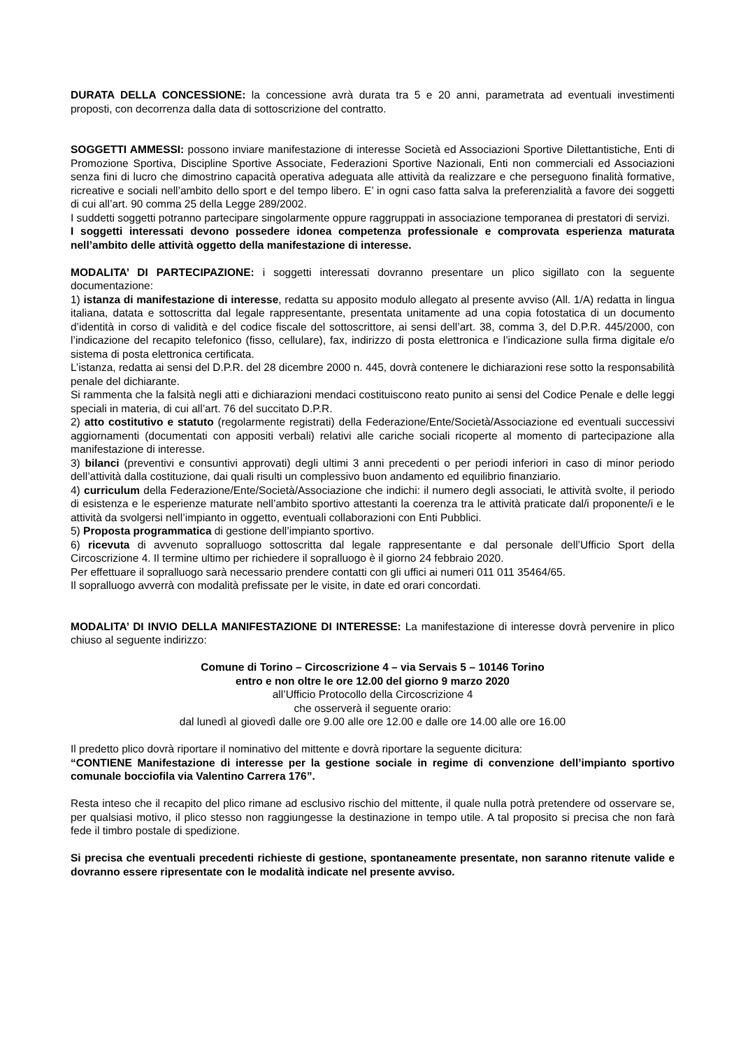DURATA DELLA CONCESSIONE: la concessione avrà durata tra 5 e 20 anni, parametrata ad eventuali investimenti proposti, con decorrenza dalla data di sottoscrizione del contratto.
SOGGETTI AMMESSI: possono inviare manifestazione di interesse Società ed Associazioni Sportive Dilettantistiche, Enti di Promozione Sportiva, Discipline Sportive Associate, Federazioni Sportive Nazionali, Enti non commerciali ed Associazioni senza fini di lucro che dimostrino capacità operativa adeguata alle attività da realizzare e che perseguono finalità formative, ricreative e sociali nell’ambito dello sport e del tempo libero. E’ in ogni caso fatta salva la preferenzialità a favore dei soggetti di cui all’art. 90 comma 25 della Legge 289/2002.
I suddetti soggetti potranno partecipare singolarmente oppure raggruppati in associazione temporanea di prestatori di servizi.
I soggetti interessati devono possedere idonea competenza professionale e comprovata esperienza maturata nell’ambito delle attività oggetto della manifestazione di interesse.
MODALITA’ DI PARTECIPAZIONE: i soggetti interessati dovranno presentare un plico sigillato con la seguente documentazione:
1) istanza di manifestazione di interesse, redatta su apposito modulo allegato al presente avviso (All. 1/A) redatta in lingua italiana, datata e sottoscritta dal legale rappresentante, presentata unitamente ad una copia fotostatica di un documento d’identità in corso di validità e del codice fiscale del sottoscrittore, ai sensi dell’art. 38, comma 3, del D.P.R. 445/2000, con l’indicazione del recapito telefonico (fisso, cellulare), fax, indirizzo di posta elettronica e l’indicazione sulla firma digitale e/o sistema di posta elettronica certificata.
L’istanza, redatta ai sensi del D.P.R. del 28 dicembre 2000 n. 445, dovrà contenere le dichiarazioni rese sotto la responsabilità penale del dichiarante.
Si rammenta che la falsità negli atti e dichiarazioni mendaci costituiscono reato punito ai sensi del Codice Penale e delle leggi speciali in materia, di cui all’art. 76 del succitato D.P.R.
2) atto costitutivo e statuto (regolarmente registrati) della Federazione/Ente/Società/Associazione ed eventuali successivi aggiornamenti (documentati con appositi verbali) relativi alle cariche sociali ricoperte al momento di partecipazione alla manifestazione di interesse.
3) bilanci (preventivi e consuntivi approvati) degli ultimi 3 anni precedenti o per periodi inferiori in caso di minor periodo dell’attività dalla costituzione, dai quali risulti un complessivo buon andamento ed equilibrio finanziario.
4) curriculum della Federazione/Ente/Società/Associazione che indichi: il numero degli associati, le attività svolte, il periodo di esistenza e le esperienze maturate nell’ambito sportivo attestanti la coerenza tra le attività praticate dal/i proponente/i e le attività da svolgersi nell’impianto in oggetto, eventuali collaborazioni con Enti Pubblici.
5) Proposta programmatica di gestione dell’impianto sportivo.
6) ricevuta di avvenuto sopralluogo sottoscritta dal legale rappresentante e dal personale dell’Ufficio Sport della Circoscrizione 4. Il termine ultimo per richiedere il sopralluogo è il giorno 24 febbraio 2020.
Per effettuare il sopralluogo sarà necessario prendere contatti con gli uffici ai numeri 011 011 35464/65.
Il sopralluogo avverrà con modalità prefissate per le visite, in date ed orari concordati.
MODALITA’ DI INVIO DELLA MANIFESTAZIONE DI INTERESSE: La manifestazione di interesse dovrà pervenire in plico chiuso al seguente indirizzo:
Comune di Torino – Circoscrizione 4 – via Servais 5 – 10146 Torino
entro e non oltre le ore 12.00 del giorno 9 marzo 2020
all’Ufficio Protocollo della Circoscrizione 4
che osserverà il seguente orario:
dal lunedì al giovedì dalle ore 9.00 alle ore 12.00 e dalle ore 14.00 alle ore 16.00
Il predetto plico dovrà riportare il nominativo del mittente e dovrà riportare la seguente dicitura:
“CONTIENE Manifestazione di interesse per la gestione sociale in regime di convenzione dell’impianto sportivo comunale bocciofila via Valentino Carrera 176”.
Resta inteso che il recapito del plico rimane ad esclusivo rischio del mittente, il quale nulla potrà pretendere od osservare se, per qualsiasi motivo, il plico stesso non raggiungesse la destinazione in tempo utile. A tal proposito si precisa che non farà fede il timbro postale di spedizione.
Si precisa che eventuali precedenti richieste di gestione, spontaneamente presentate, non saranno ritenute valide e dovranno essere ripresentate con le modalità indicate nel presente avviso.